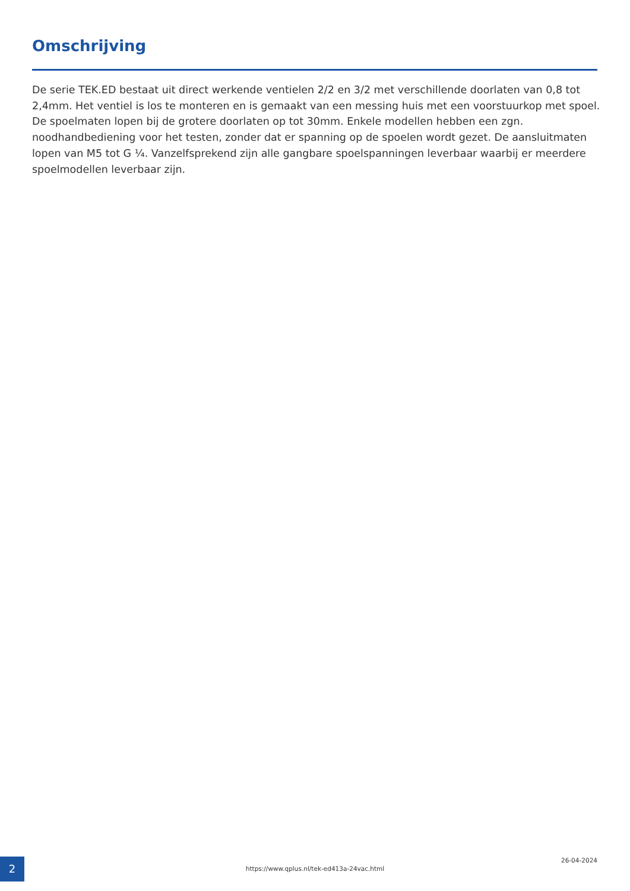Omschrijving
De serie TEK.ED bestaat uit direct werkende ventielen 2/2 en 3/2 met verschillende doorlaten van 0,8 tot 2,4mm. Het ventiel is los te monteren en is gemaakt van een messing huis met een voorstuurkop met spoel. De spoelmaten lopen bij de grotere doorlaten op tot 30mm. Enkele modellen hebben een zgn. noodhandbediening voor het testen, zonder dat er spanning op de spoelen wordt gezet. De aansluitmaten lopen van M5 tot G ¼. Vanzelfsprekend zijn alle gangbare spoelspanningen leverbaar waarbij er meerdere spoelmodellen leverbaar zijn.
2 https://www.qplus.nl/tek-ed413a-24vac.html
26-04-2024